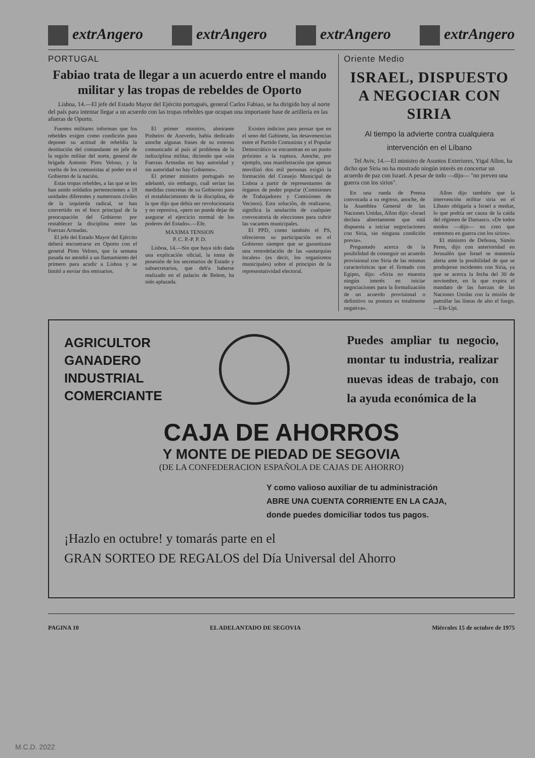extrAngero extrAngero extrAngero extrAngero
PORTUGAL
Fabiao trata de llegar a un acuerdo entre el mando militar y las tropas de rebeldes de Oporto
Lisboa, 14.—El jefe del Estado Mayor del Ejército portugués, general Carlos Fabiao, se ha dirigido hoy al norte del país para intentar llegar a un acuerdo con las tropas rebeldes que ocupan una importante base de artillería en las afueras de Oporto.
Fuentes militares informan que los rebeldes exigen como condición para deponer su actitud de rebeldía la destitución del comandante en jefe de la región militar del norte, general de brigada Antonio Pires Veloso, y la vuelta de los comunistas al poder en el Gobierno de la nación.
Estas tropas rebeldes, a las que se les han unido soldados pertenecientes a 18 unidades diferentes y numerosos civiles de la izquierda radical, se han convertido en el foco principal de la preocupación del Gobierno por restablecer la disciplina entre las Fuerzas Armadas.
El jefe del Estado Mayor del Ejército deberá encontrarse en Oporto con el general Pires Veloso, que la semana pasada no atendió a un llamamiento del primero para acudir a Lisboa y se limitó a enviar dos emisarios.
El primer ministro, almirante Pinheiro de Azevedo, había dedicado anoche algunas frases de su extenso comunicado al país al problema de la indisciplina militar, diciendo que «sin Fuerzas Armadas no hay autoridad y sin autoridad no hay Gobierno».
El primer ministro portugués no adelantó, sin embargo, cuál serían las medidas concretas de su Gobierno para el restablecimiento de la disciplina, de la que dijo que debía ser revolucionaria y no represiva, «pero no puede dejar de asegurar el ejercicio normal de los poderes del Estado».—Efe.
MAXIMA TENSION
P. C. P.-P. P. D.
Lisboa, 14.—Sin que haya sido dada una explicación oficial, la toma de posesión de los secretarios de Estado y subsecretarios, que deb'a haberse realizado en el palacio de Belem, ha sido aplazada.
Existen indicios para pensar que en el seno del Gabinete, las desavenencias entre el Partido Comunista y el Popular Democrático se encuentran en un punto próximo a la ruptura. Anoche, por ejemplo, una manifestación que apenas movilizó dos mil personas exigió la formación del Consejo Municipal de Lisboa a partir de representantes de órganos de poder popular (Comisiones de Trabajadores y Comisiones de Vecinos). Esta solución, de realizarse, significa la anulación de cualquier convocatoria de elecciones para cubrir las vacantes municipales.
El PPD, como también el PS, ofrecieron su participación en el Gobierno siempre que se garantizase una remodelación de las «autarquías locales» (es decir, los organismos municipales) sobre el principio de la representatividad electoral.
Oriente Medio
ISRAEL, DISPUESTO A NEGOCIAR CON SIRIA
Al tiempo la advierte contra cualquiera intervención en el Líbano
Tel Aviv, 14.—El ministro de Asuntos Exteriores, Yigal Allon, ha dicho que Siria no ha mostrado ningún interés en concertar un acuerdo de paz con Israel. A pesar de todo —dijo— "no preveo una guerra con los sirios".
En una rueda de Prensa convocada a su regreso, anoche, de la Asamblea General de las Naciones Unidas, Allon dijo: «Israel declara abiertamente que está dispuesta a iniciar negociaciones con Siria, sin ninguna condición previa».
Preguntado acerca de la posibilidad de conseguir un acuerdo provisional con Siria de las mismas características que el firmado con Egipto, dijo: «Siria no muestra ningún interés en iniciar negociaciones para la formalización de un acuerdo provisional o definitivo su postura es totalmente negativa».
Allon dijo también que la intervención militar siria en el Líbano obligaría a Israel a mediar, lo que podría ser causa de la caída del régimen de Damasco. «De todos modos —dijo— no creo que entremos en guerra con los sirios».
El ministro de Defensa, Simón Peres, dijo con anterioridad en Jerusalén que Israel se mantenía alerta ante la posibilidad de que se produjeran incidentes con Siria, ya que se acerca la fecha del 30 de noviembre, en la que expira el mandato de las fuerzas de las Naciones Unidas con la misión de patrullar las líneas de alto el fuego.—Efe-Upi.
AGRICULTOR
GANADERO
INDUSTRIAL
COMERCIANTE
Puedes ampliar tu negocio, montar tu industria, realizar nuevas ideas de trabajo, con la ayuda económica de la
CAJA DE AHORROS
Y MONTE DE PIEDAD DE SEGOVIA
(DE LA CONFEDERACION ESPAÑOLA DE CAJAS DE AHORRO)
Y como valioso auxiliar de tu administración
ABRE UNA CUENTA CORRIENTE EN LA CAJA,
donde puedes domiciliar todos tus pagos.
¡Hazlo en octubre! y tomarás parte en el
GRAN SORTEO DE REGALOS del Día Universal del Ahorro
PAGINA 10 EL ADELANTADO DE SEGOVIA Miércoles 15 de octubre de 1975
M.C.D. 2022